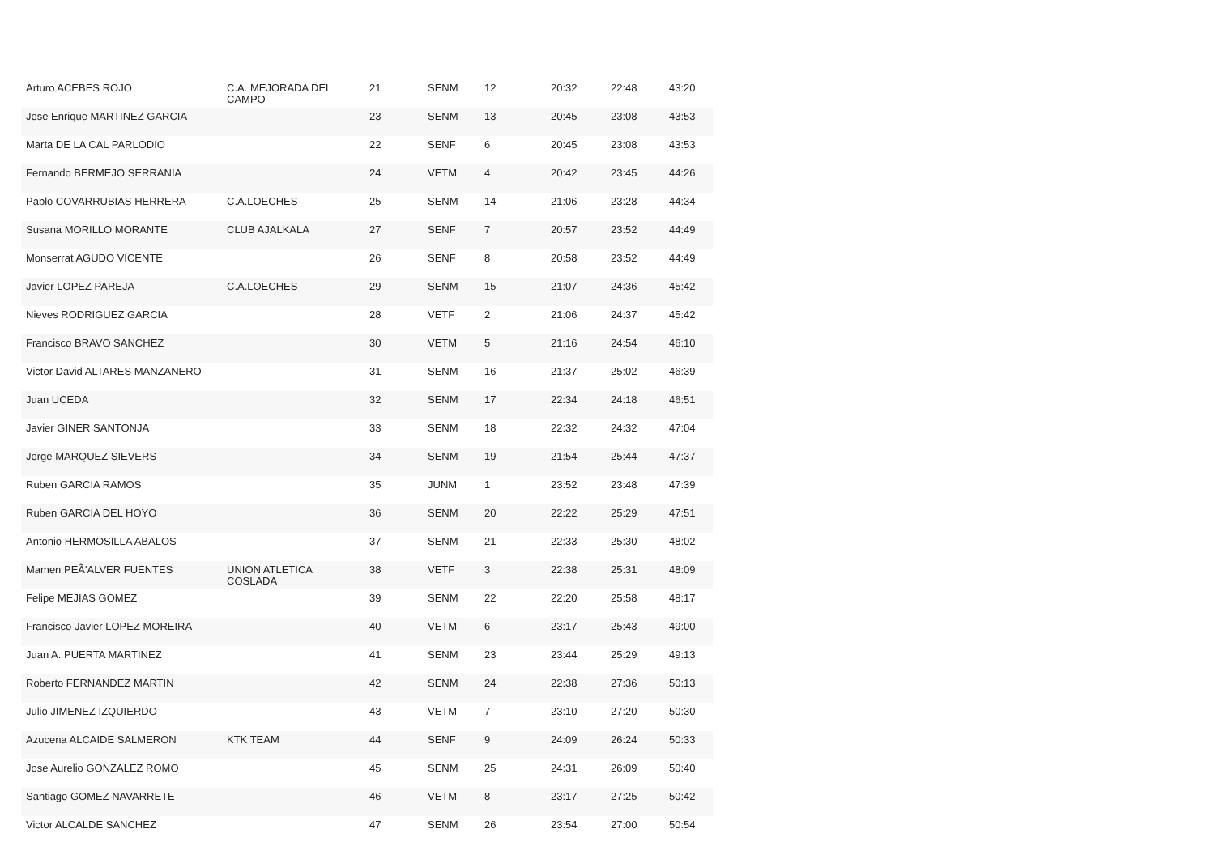| Arturo ACEBES ROJO | C.A. MEJORADA DEL CAMPO | 21 | SENM | 12 | 20:32 | 22:48 | 43:20 |
| Jose Enrique MARTINEZ GARCIA | | 23 | SENM | 13 | 20:45 | 23:08 | 43:53 |
| Marta DE LA CAL PARLODIO | | 22 | SENF | 6 | 20:45 | 23:08 | 43:53 |
| Fernando BERMEJO SERRANIA | | 24 | VETM | 4 | 20:42 | 23:45 | 44:26 |
| Pablo COVARRUBIAS HERRERA | C.A.LOECHES | 25 | SENM | 14 | 21:06 | 23:28 | 44:34 |
| Susana MORILLO MORANTE | CLUB AJALKALA | 27 | SENF | 7 | 20:57 | 23:52 | 44:49 |
| Monserrat AGUDO VICENTE | | 26 | SENF | 8 | 20:58 | 23:52 | 44:49 |
| Javier LOPEZ PAREJA | C.A.LOECHES | 29 | SENM | 15 | 21:07 | 24:36 | 45:42 |
| Nieves RODRIGUEZ GARCIA | | 28 | VETF | 2 | 21:06 | 24:37 | 45:42 |
| Francisco BRAVO SANCHEZ | | 30 | VETM | 5 | 21:16 | 24:54 | 46:10 |
| Victor David ALTARES MANZANERO | | 31 | SENM | 16 | 21:37 | 25:02 | 46:39 |
| Juan UCEDA | | 32 | SENM | 17 | 22:34 | 24:18 | 46:51 |
| Javier GINER SANTONJA | | 33 | SENM | 18 | 22:32 | 24:32 | 47:04 |
| Jorge MARQUEZ SIEVERS | | 34 | SENM | 19 | 21:54 | 25:44 | 47:37 |
| Ruben GARCIA RAMOS | | 35 | JUNM | 1 | 23:52 | 23:48 | 47:39 |
| Ruben GARCIA DEL HOYO | | 36 | SENM | 20 | 22:22 | 25:29 | 47:51 |
| Antonio HERMOSILLA ABALOS | | 37 | SENM | 21 | 22:33 | 25:30 | 48:02 |
| Mamen PEÃ'ALVER FUENTES | UNION ATLETICA COSLADA | 38 | VETF | 3 | 22:38 | 25:31 | 48:09 |
| Felipe MEJIAS GOMEZ | | 39 | SENM | 22 | 22:20 | 25:58 | 48:17 |
| Francisco Javier LOPEZ MOREIRA | | 40 | VETM | 6 | 23:17 | 25:43 | 49:00 |
| Juan A. PUERTA MARTINEZ | | 41 | SENM | 23 | 23:44 | 25:29 | 49:13 |
| Roberto FERNANDEZ MARTIN | | 42 | SENM | 24 | 22:38 | 27:36 | 50:13 |
| Julio JIMENEZ IZQUIERDO | | 43 | VETM | 7 | 23:10 | 27:20 | 50:30 |
| Azucena ALCAIDE SALMERON | KTK TEAM | 44 | SENF | 9 | 24:09 | 26:24 | 50:33 |
| Jose Aurelio GONZALEZ ROMO | | 45 | SENM | 25 | 24:31 | 26:09 | 50:40 |
| Santiago GOMEZ NAVARRETE | | 46 | VETM | 8 | 23:17 | 27:25 | 50:42 |
| Victor ALCALDE SANCHEZ | | 47 | SENM | 26 | 23:54 | 27:00 | 50:54 |